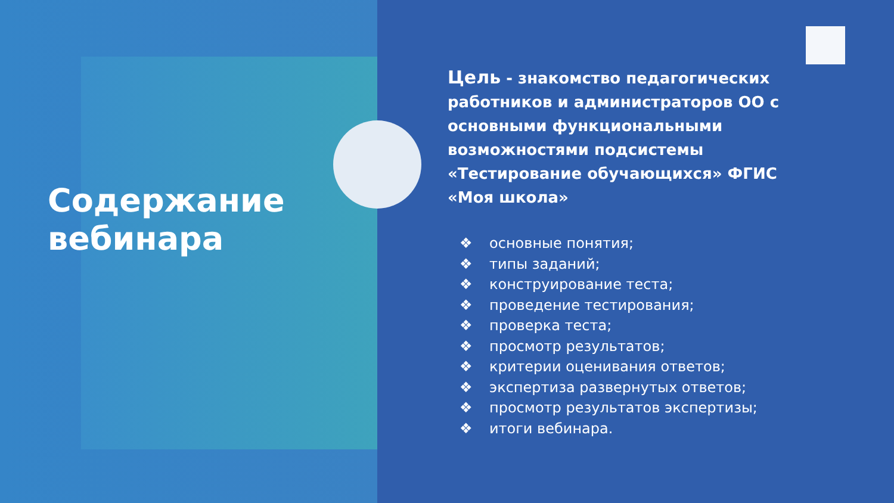Содержание
вебинара
Цель - знакомство педагогических работников и администраторов ОО с основными функциональными возможностями подсистемы «Тестирование обучающихся» ФГИС «Моя школа»
❖ основные понятия;
❖ типы заданий;
❖ конструирование теста;
❖ проведение тестирования;
❖ проверка теста;
❖ просмотр результатов;
❖ критерии оценивания ответов;
❖ экспертиза развернутых ответов;
❖ просмотр результатов экспертизы;
❖ итоги вебинара.